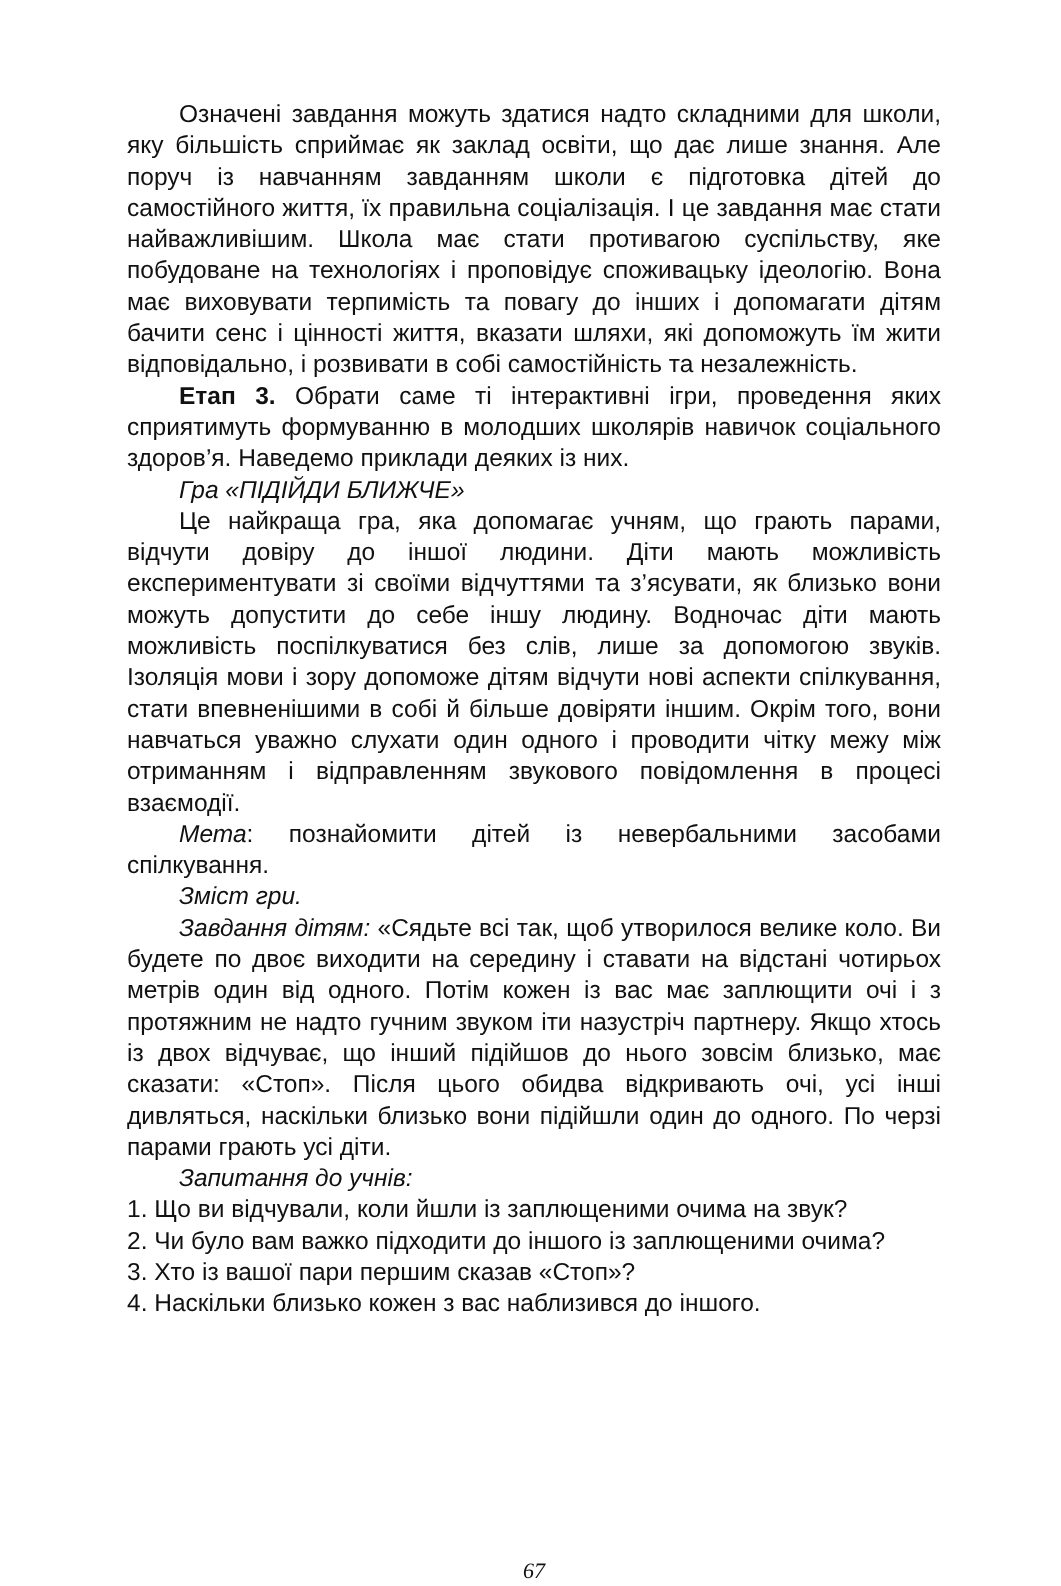Означені завдання можуть здатися надто складними для школи, яку більшість сприймає як заклад освіти, що дає лише знання. Але поруч із навчанням завданням школи є підготовка дітей до самостійного життя, їх правильна соціалізація. І це завдання має стати найважливішим. Школа має стати противагою суспільству, яке побудоване на технологіях і проповідує споживацьку ідеологію. Вона має виховувати терпимість та повагу до інших і допомагати дітям бачити сенс і цінності життя, вказати шляхи, які допоможуть їм жити відповідально, і розвивати в собі самостійність та незалежність.
Етап 3. Обрати саме ті інтерактивні ігри, проведення яких сприятимуть формуванню в молодших школярів навичок соціального здоров’я. Наведемо приклади деяких із них.
Гра «ПІДІЙДИ БЛИЖЧЕ»
Це найкраща гра, яка допомагає учням, що грають парами, відчути довіру до іншої людини. Діти мають можливість експериментувати зі своїми відчуттями та з’ясувати, як близько вони можуть допустити до себе іншу людину. Водночас діти мають можливість поспілкуватися без слів, лише за допомогою звуків. Ізоляція мови і зору допоможе дітям відчути нові аспекти спілкування, стати впевненішими в собі й більше довіряти іншим. Окрім того, вони навчаться уважно слухати один одного і проводити чітку межу між отриманням і відправленням звукового повідомлення в процесі взаємодії.
Мета: познайомити дітей із невербальними засобами спілкування.
Зміст гри.
Завдання дітям: «Сядьте всі так, щоб утворилося велике коло. Ви будете по двоє виходити на середину і ставати на відстані чотирьох метрів один від одного. Потім кожен із вас має заплющити очі і з протяжним не надто гучним звуком іти назустріч партнеру. Якщо хтось із двох відчуває, що інший підійшов до нього зовсім близько, має сказати: «Стоп». Після цього обидва відкривають очі, усі інші дивляться, наскільки близько вони підійшли один до одного. По черзі парами грають усі діти.
Запитання до учнів:
1. Що ви відчували, коли йшли із заплющеними очима на звук?
2. Чи було вам важко підходити до іншого із заплющеними очима?
3. Хто із вашої пари першим сказав «Стоп»?
4. Наскільки близько кожен з вас наблизився до іншого.
67